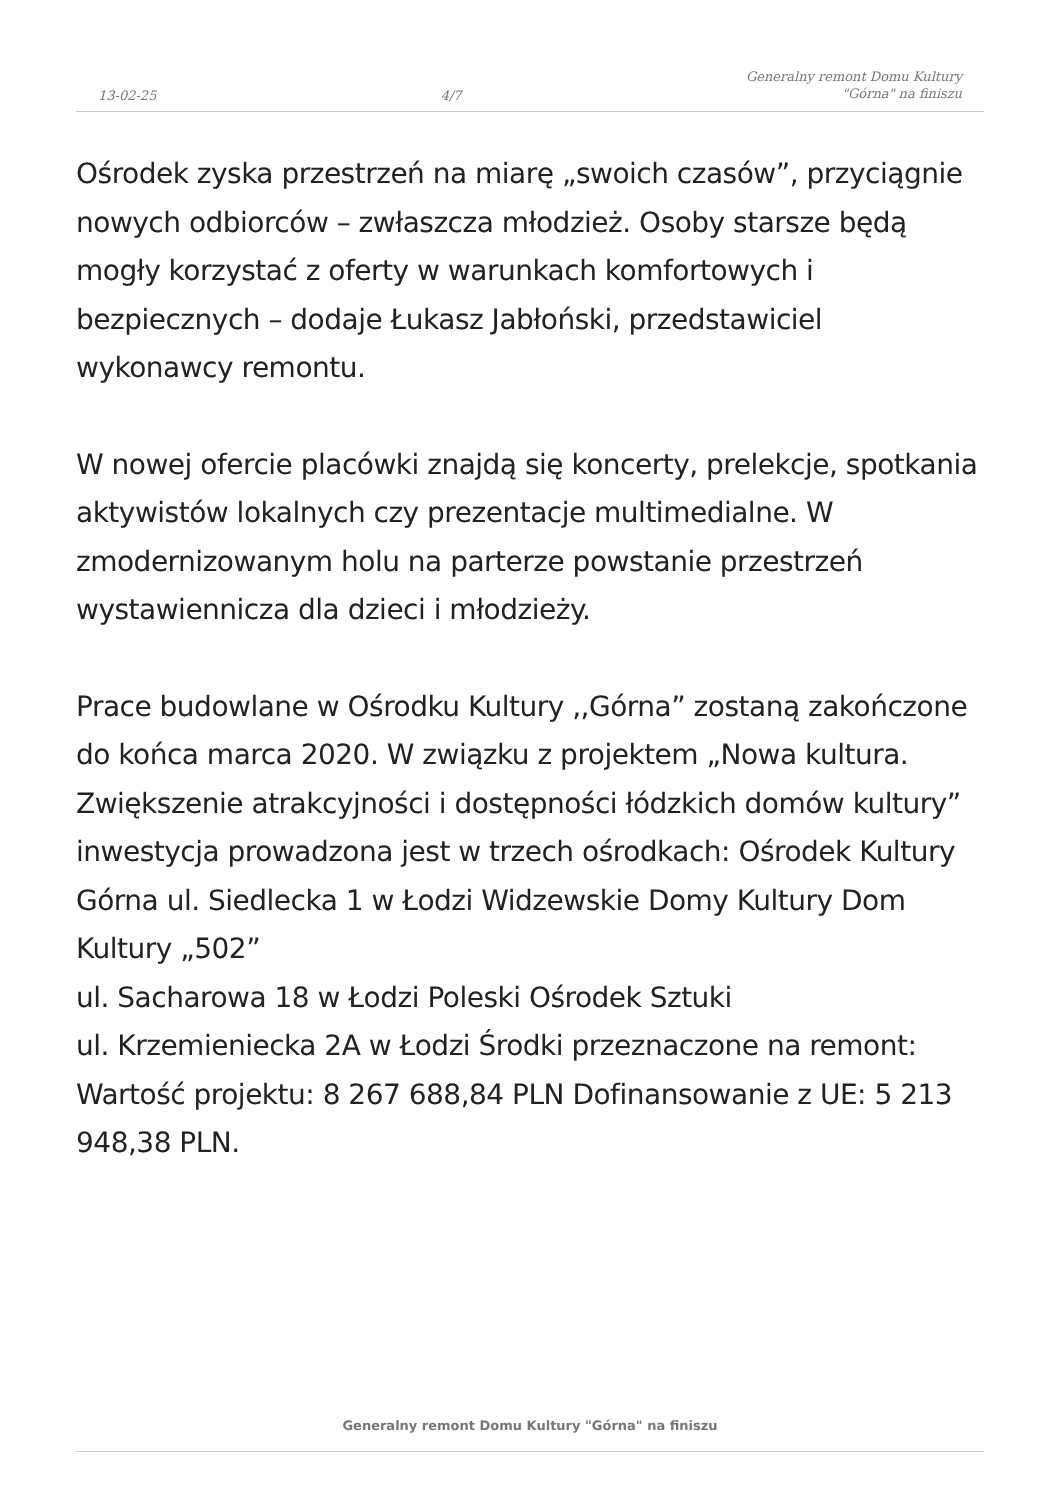13-02-25 4/7 Generalny remont Domu Kultury
"Górna" na finiszu
Ośrodek zyska przestrzeń na miarę „swoich czasów”, przyciągnie nowych odbiorców – zwłaszcza młodzież. Osoby starsze będą mogły korzystać z oferty w warunkach komfortowych i bezpiecznych – dodaje Łukasz Jabłoński, przedstawiciel wykonawcy remontu.
W nowej ofercie placówki znajdą się koncerty, prelekcje, spotkania aktywistów lokalnych czy prezentacje multimedialne. W zmodernizowanym holu na parterze powstanie przestrzeń wystawiennicza dla dzieci i młodzieży.
Prace budowlane w Ośrodku Kultury ,,Górna” zostaną zakończone do końca marca 2020. W związku z projektem „Nowa kultura. Zwiększenie atrakcyjności i dostępności łódzkich domów kultury” inwestycja prowadzona jest w trzech ośrodkach: Ośrodek Kultury Górna ul. Siedlecka 1 w Łodzi Widzewskie Domy Kultury Dom Kultury „502”
ul. Sacharowa 18 w Łodzi Poleski Ośrodek Sztuki
ul. Krzemieniecka 2A w Łodzi Środki przeznaczone na remont: Wartość projektu: 8 267 688,84 PLN Dofinansowanie z UE: 5 213 948,38 PLN.
Generalny remont Domu Kultury "Górna" na finiszu